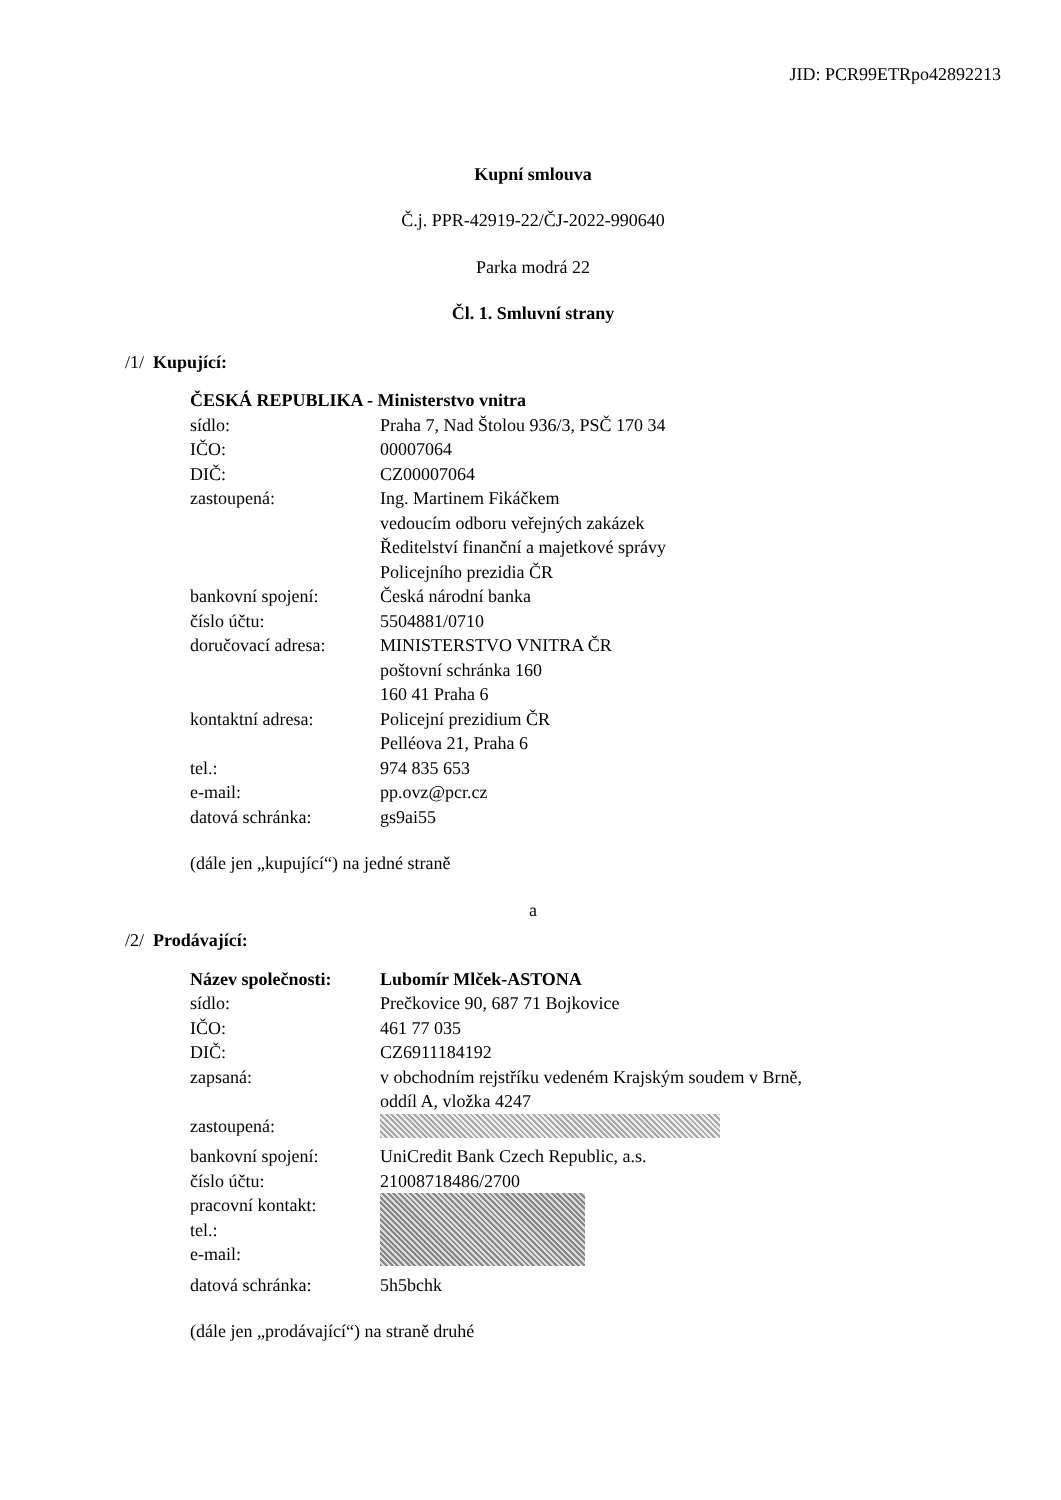JID: PCR99ETRpo42892213
Kupní smlouva
Č.j. PPR-42919-22/ČJ-2022-990640
Parka modrá 22
Čl. 1. Smluvní strany
/1/ Kupující:
| ČESKÁ REPUBLIKA - Ministerstvo vnitra | |
| sídlo: | Praha 7, Nad Štolou 936/3, PSČ 170 34 |
| IČO: | 00007064 |
| DIČ: | CZ00007064 |
| zastoupená: | Ing. Martinem Fikáčkem vedoucím odboru veřejných zakázek Ředitelství finanční a majetkové správy Policejního prezidia ČR |
| bankovní spojení: | Česká národní banka |
| číslo účtu: | 5504881/0710 |
| doručovací adresa: | MINISTERSTVO VNITRA ČR poštovní schránka 160 160 41 Praha 6 |
| kontaktní adresa: | Policejní prezidium ČR Pelléova 21, Praha 6 |
| tel.: | 974 835 653 |
| e-mail: | pp.ovz@pcr.cz |
| datová schránka: | gs9ai55 |
(dále jen „kupující“) na jedné straně
a
/2/ Prodávající:
| Název společnosti: | Lubomír Mlček-ASTONA |
| sídlo: | Prečkovice 90, 687 71 Bojkovice |
| IČO: | 461 77 035 |
| DIČ: | CZ6911184192 |
| zapsaná: | v obchodním rejstříku vedeném Krajským soudem v Brně, oddíl A, vložka 4247 |
| zastoupená: | |
| bankovní spojení: | UniCredit Bank Czech Republic, a.s. |
| číslo účtu: | 21008718486/2700 |
| pracovní kontakt: tel.: e-mail: | |
| datová schránka: | 5h5bchk |
(dále jen „prodávající“) na straně druhé